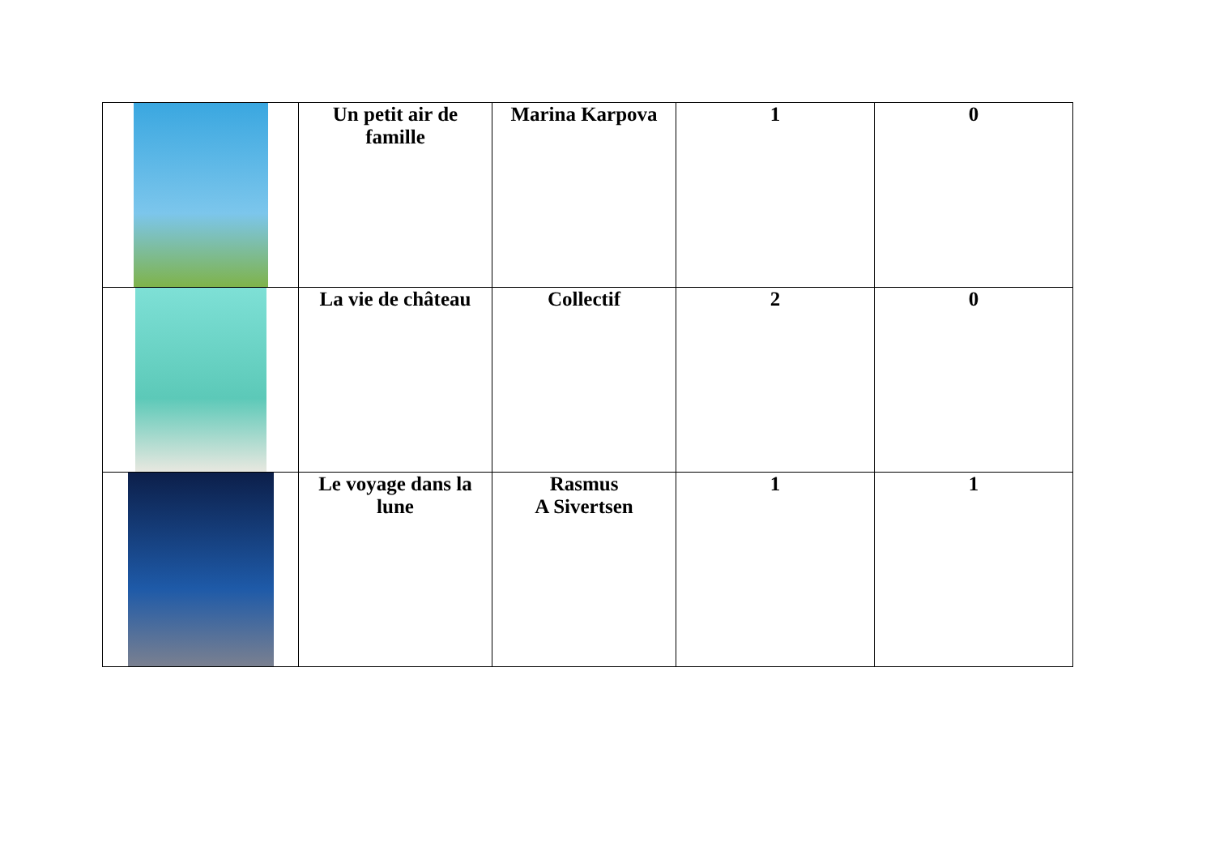| | Un petit air de famille | Marina Karpova | 1 | 0 |
| | La vie de château | Collectif | 2 | 0 |
| | Le voyage dans la lune | Rasmus A Sivertsen | 1 | 1 |